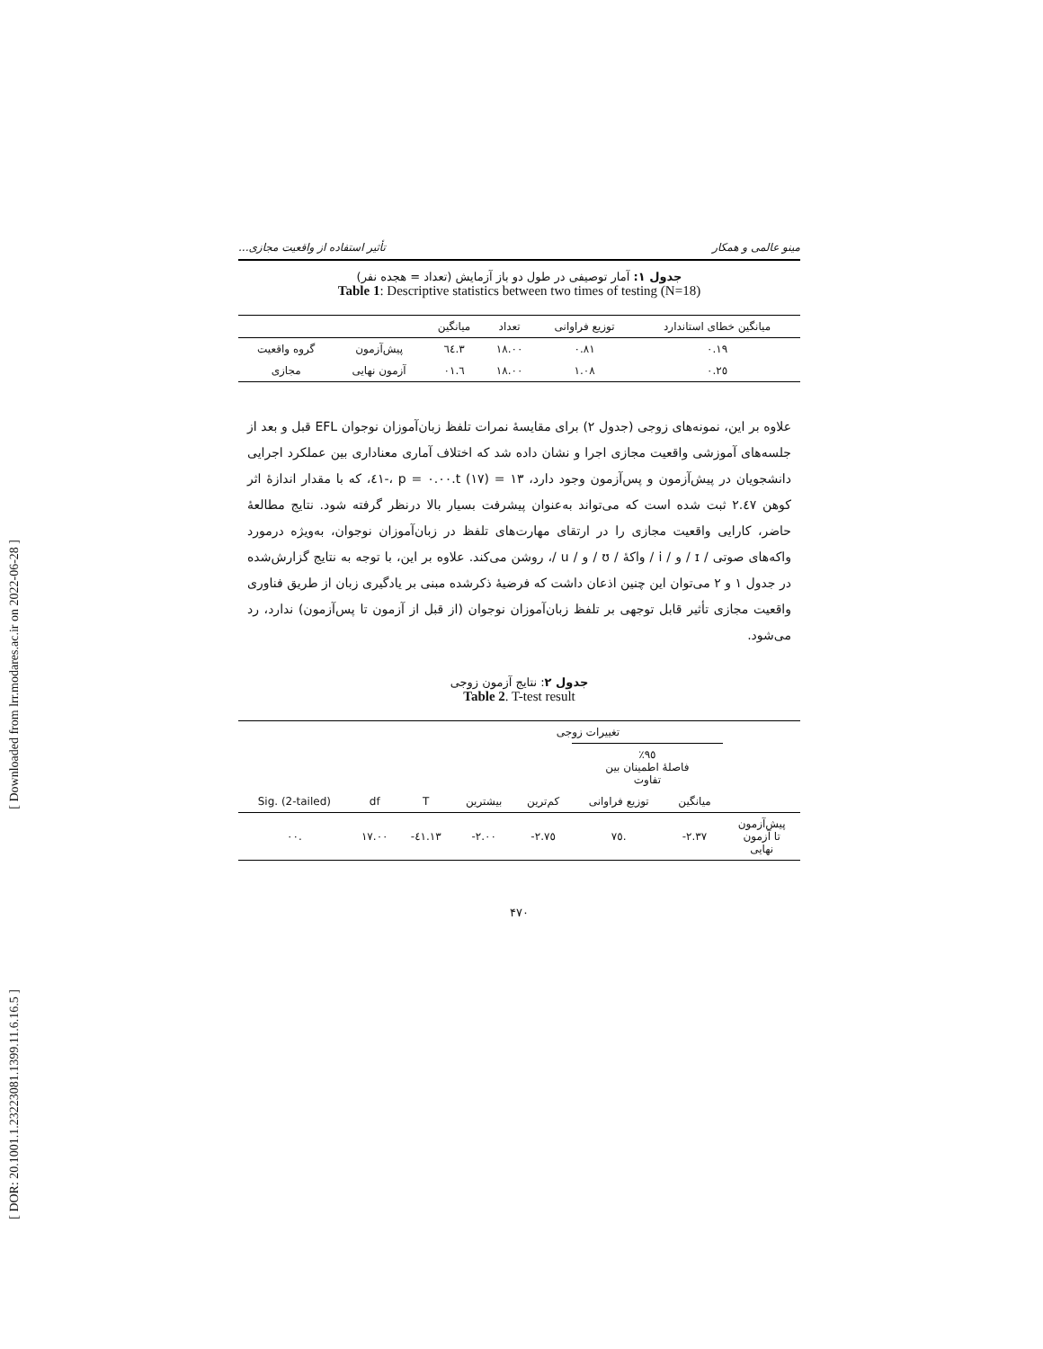[ Downloaded from lrr.modares.ac.ir on 2022-06-28 ]
[ DOR: 20.1001.1.23223081.1399.11.6.16.5 ]
مینو عالمی و همکار تأثیر استفاده از واقعیت مجازی...
جدول ۱: آمار توصیفی در طول دو باز آزمایش (تعداد = هجده نفر)
Table 1: Descriptive statistics between two times of testing (N=18)
| میانگین خطای استاندارد | توزیع فراوانی | تعداد | میانگین | | |
| --- | --- | --- | --- | --- | --- |
| ۰.۱۹ | ۰.۸۱ | ۱۸.۰۰ | ۳.٦٤ | پیش‌آزمون | گروه واقعیت |
| ۰.۲٥ | ۱.۰۸ | ۱۸.۰۰ | ٦.۰۱ | آزمون نهایی | مجازی |
علاوه بر این، نمونه‌های زوجی (جدول ۲) برای مقایسهٔ نمرات تلفظ زبان‌آموزان نوجوان EFL قبل و بعد از جلسه‌های آموزشی واقعیت مجازی اجرا و نشان داده شد که اختلاف آماری معناداری بین عملکرد اجرایی دانشجویان در پیش‌آزمون و پس‌آزمون وجود دارد، t (۱۷) = ۱۳.٤۱-، p = ۰.۰۰، که با مقدار اندازهٔ اثر کوهن ۲.٤۷ ثبت شده است که می‌تواند به‌عنوان پیشرفت بسیار بالا درنظر گرفته شود. نتایج مطالعهٔ حاضر، کارایی واقعیت مجازی را در ارتقای مهارت‌های تلفظ در زبان‌آموزان نوجوان، به‌ویژه درمورد واکه‌های صوتی / ɪ / و / i / واکهٔ / ʊ / و / u /، روشن می‌کند. علاوه بر این، با توجه به نتایج گزارش‌شده در جدول ۱ و ۲ می‌توان این چنین اذعان داشت که فرضیهٔ ذکرشده مبنی بر یادگیری زبان از طریق فناوری واقعیت مجازی تأثیر قابل توجهی بر تلفظ زبان‌آموزان نوجوان (از قبل از آزمون تا پس‌آزمون) ندارد، رد می‌شود.
جدول ۲: نتایج آزمون زوجی
Table 2. T-test result
| | تغییرات زوجی | | | | | | |
| --- | --- | --- | --- | --- | --- | --- | --- |
| | ٪۹٥ فاصلهٔ اطمینان بین تفاوت | | | | | | |
| | میانگین | توزیع فراوانی | کم‌ترین | بیشترین | T | df | Sig. (2-tailed) |
| پیش‌آزمون تا آزمون نهایی | ۲.۳۷- | .۷٥ | ۲.۷٥- | ۲.۰۰- | ۱۳.٤۱- | ۱۷.۰۰ | .۰۰ |
۴۷۰